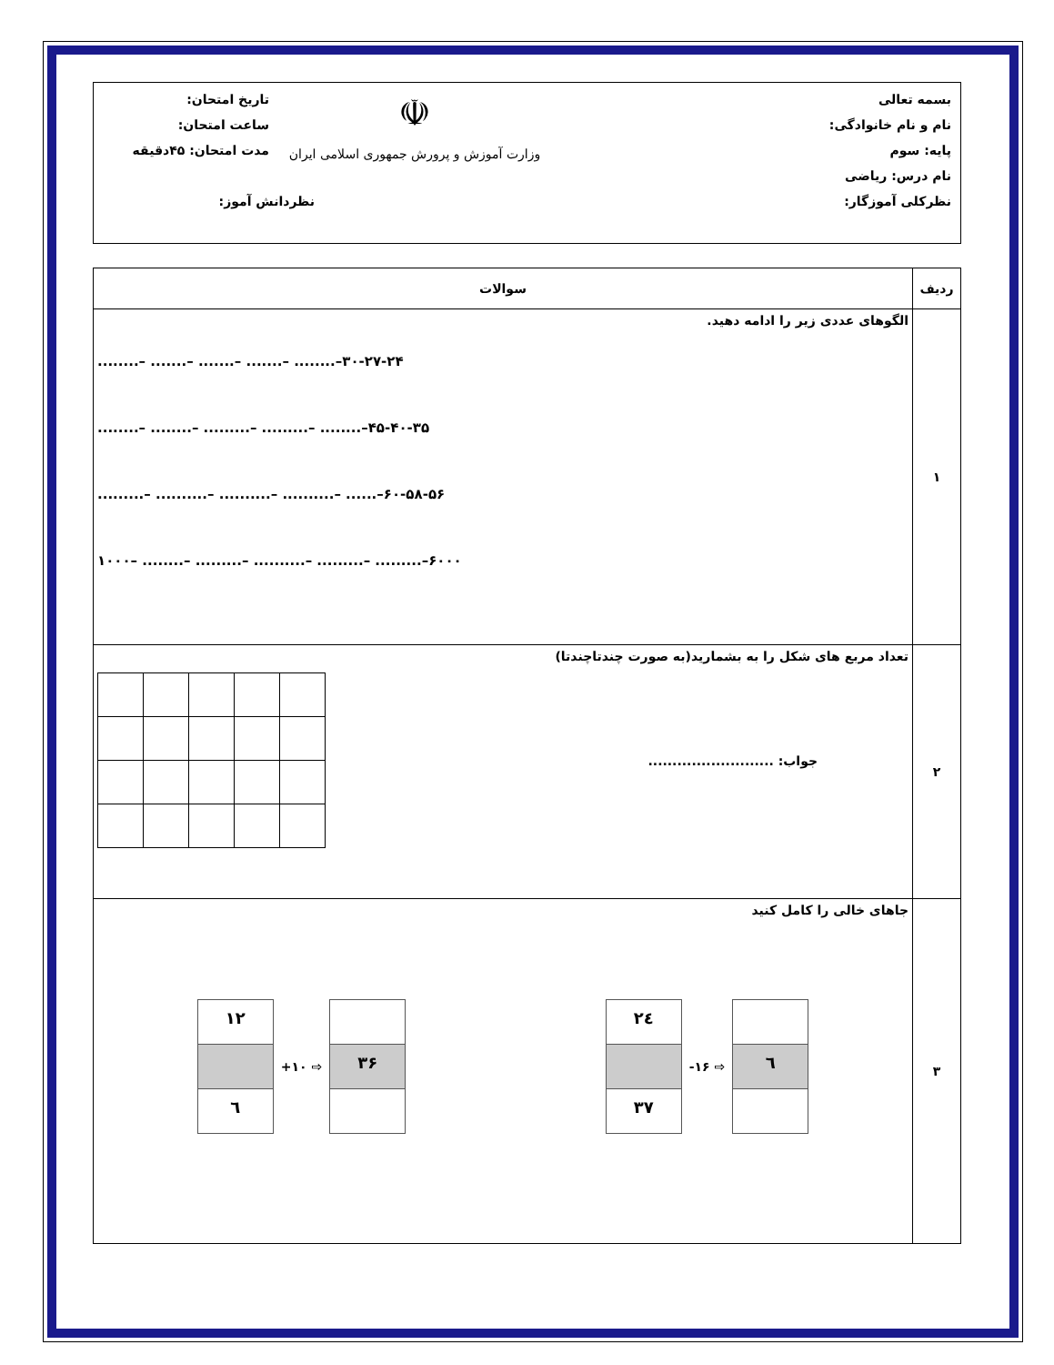بسمه تعالی
نام و نام خانوادگی:
پایه: سوم
نام درس: ریاضی
نظرکلی آموزگار:
☫
وزارت آموزش و پرورش جمهوری اسلامی ایران
تاریخ امتحان:
ساعت امتحان:
مدت امتحان: ۴۵دقیقه
نظردانش آموز:
| ردیف | سوالات |
| --- | --- |
| ۱ | الگوهای عددی زیر را ادامه دهید. ........– .......– .......– .......– ........–۳۰-۲۷-۲۴ ........– ........– .........– .........– ........–۴۵-۴۰-۳۵ .........– ..........– ..........– ..........– ......–۶۰-۵۸-۵۶ ۱۰۰۰– ........– .........– ..........– .........– .........–۶۰۰۰ |
| ۲ | تعداد مربع های شکل را به بشمارید(به صورت چندتاچندتا) جواب: .......................... |
| ۳ | جاهای خالی را کامل کنید ۱۲ ٦ +۱۰ ⇨ ۳۶ ۲٤ ۳۷ -۱۶ ⇨ ٦ |